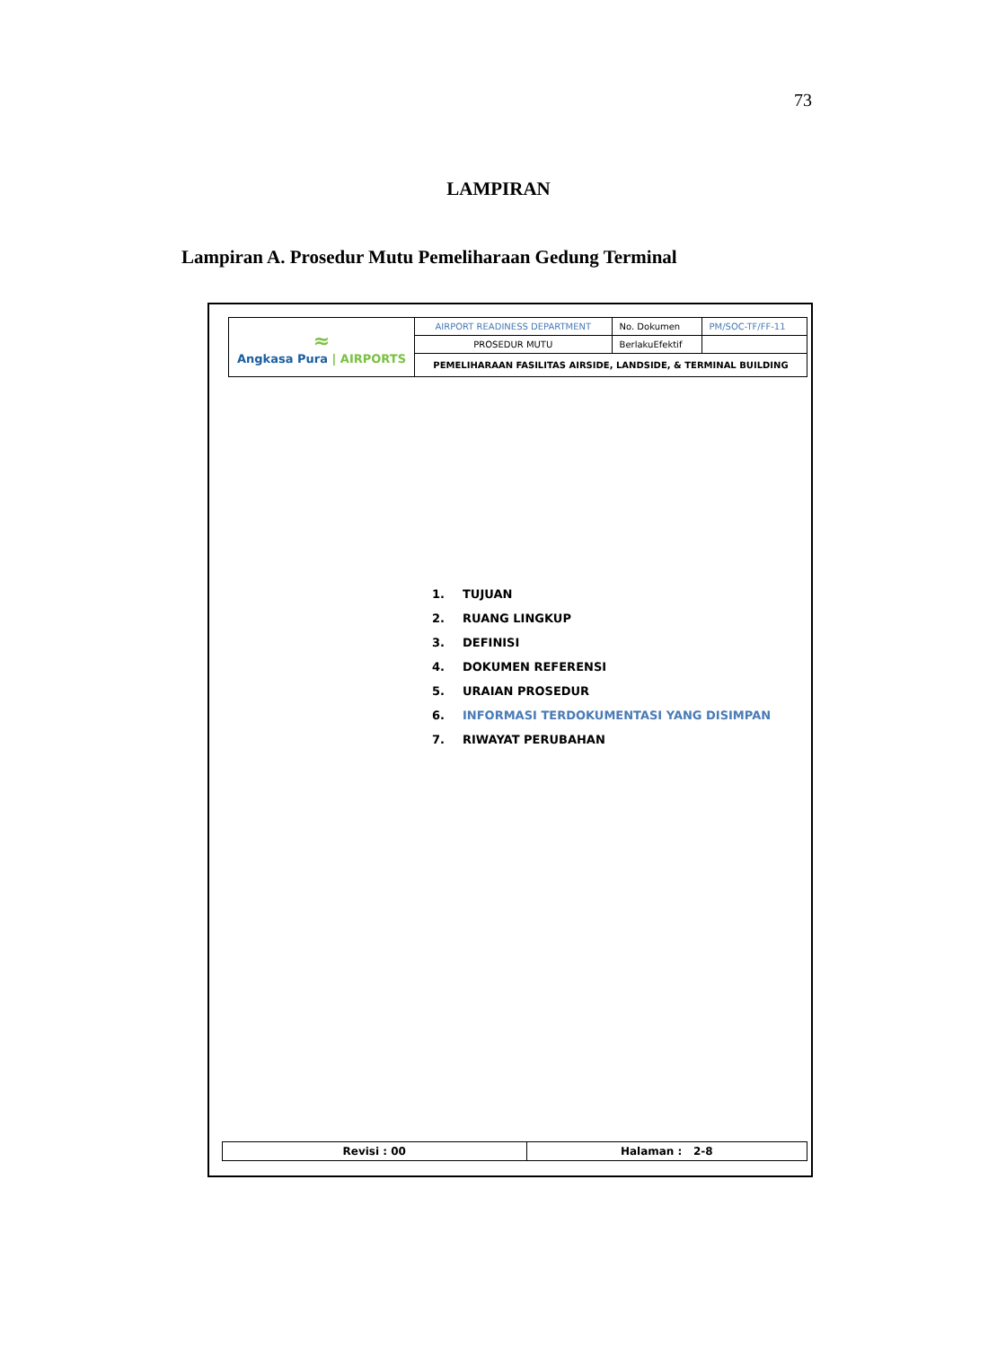73
LAMPIRAN
Lampiran A. Prosedur Mutu Pemeliharaan Gedung Terminal
| ≈ Angkasa Pura / AIRPORTS | AIRPORT READINESS DEPARTMENT | No. Dokumen | PM/SOC-TF/FF-11 |
| | PROSEDUR MUTU | BerlakuEfektif | |
| | PEMELIHARAAN FASILITAS AIRSIDE, LANDSIDE, & TERMINAL BUILDING | | |
1. TUJUAN
2. RUANG LINGKUP
3. DEFINISI
4. DOKUMEN REFERENSI
5. URAIAN PROSEDUR
6. INFORMASI TERDOKUMENTASI YANG DISIMPAN
7. RIWAYAT PERUBAHAN
| Revisi : 00 | Halaman : 2-8 |